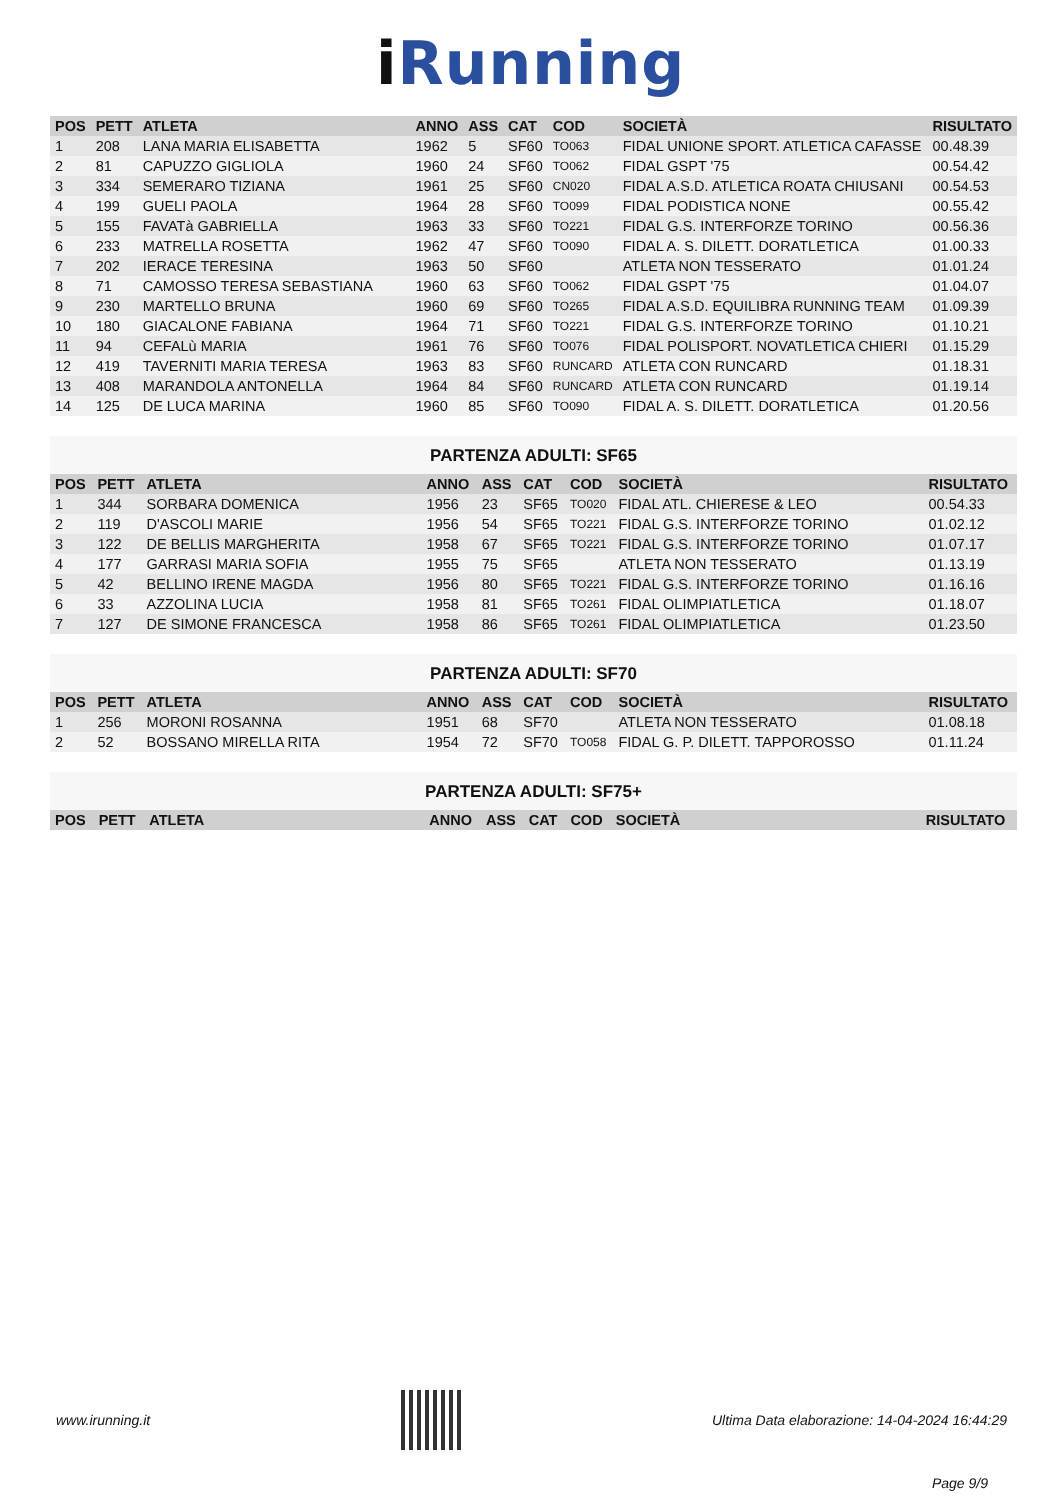iRunning
| POS | PETT | ATLETA | ANNO | ASS | CAT | COD | SOCIETÀ | RISULTATO |
| --- | --- | --- | --- | --- | --- | --- | --- | --- |
| 1 | 208 | LANA MARIA ELISABETTA | 1962 | 5 | SF60 | TO063 | FIDAL UNIONE SPORT. ATLETICA CAFASSE | 00.48.39 |
| 2 | 81 | CAPUZZO GIGLIOLA | 1960 | 24 | SF60 | TO062 | FIDAL GSPT '75 | 00.54.42 |
| 3 | 334 | SEMERARO TIZIANA | 1961 | 25 | SF60 | CN020 | FIDAL A.S.D. ATLETICA ROATA CHIUSANI | 00.54.53 |
| 4 | 199 | GUELI PAOLA | 1964 | 28 | SF60 | TO099 | FIDAL PODISTICA NONE | 00.55.42 |
| 5 | 155 | FAVATà GABRIELLA | 1963 | 33 | SF60 | TO221 | FIDAL G.S. INTERFORZE TORINO | 00.56.36 |
| 6 | 233 | MATRELLA ROSETTA | 1962 | 47 | SF60 | TO090 | FIDAL A. S. DILETT. DORATLETICA | 01.00.33 |
| 7 | 202 | IERACE TERESINA | 1963 | 50 | SF60 | | ATLETA NON TESSERATO | 01.01.24 |
| 8 | 71 | CAMOSSO TERESA SEBASTIANA | 1960 | 63 | SF60 | TO062 | FIDAL GSPT '75 | 01.04.07 |
| 9 | 230 | MARTELLO BRUNA | 1960 | 69 | SF60 | TO265 | FIDAL A.S.D. EQUILIBRA RUNNING TEAM | 01.09.39 |
| 10 | 180 | GIACALONE FABIANA | 1964 | 71 | SF60 | TO221 | FIDAL G.S. INTERFORZE TORINO | 01.10.21 |
| 11 | 94 | CEFALù MARIA | 1961 | 76 | SF60 | TO076 | FIDAL POLISPORT. NOVATLETICA CHIERI | 01.15.29 |
| 12 | 419 | TAVERNITI MARIA TERESA | 1963 | 83 | SF60 | RUNCARD | ATLETA CON RUNCARD | 01.18.31 |
| 13 | 408 | MARANDOLA ANTONELLA | 1964 | 84 | SF60 | RUNCARD | ATLETA CON RUNCARD | 01.19.14 |
| 14 | 125 | DE LUCA MARINA | 1960 | 85 | SF60 | TO090 | FIDAL A. S. DILETT. DORATLETICA | 01.20.56 |
PARTENZA ADULTI: SF65
| POS | PETT | ATLETA | ANNO | ASS | CAT | COD | SOCIETÀ | RISULTATO |
| --- | --- | --- | --- | --- | --- | --- | --- | --- |
| 1 | 344 | SORBARA DOMENICA | 1956 | 23 | SF65 | TO020 | FIDAL ATL. CHIERESE & LEO | 00.54.33 |
| 2 | 119 | D'ASCOLI MARIE | 1956 | 54 | SF65 | TO221 | FIDAL G.S. INTERFORZE TORINO | 01.02.12 |
| 3 | 122 | DE BELLIS MARGHERITA | 1958 | 67 | SF65 | TO221 | FIDAL G.S. INTERFORZE TORINO | 01.07.17 |
| 4 | 177 | GARRASI MARIA SOFIA | 1955 | 75 | SF65 | | ATLETA NON TESSERATO | 01.13.19 |
| 5 | 42 | BELLINO IRENE MAGDA | 1956 | 80 | SF65 | TO221 | FIDAL G.S. INTERFORZE TORINO | 01.16.16 |
| 6 | 33 | AZZOLINA LUCIA | 1958 | 81 | SF65 | TO261 | FIDAL OLIMPIATLETICA | 01.18.07 |
| 7 | 127 | DE SIMONE FRANCESCA | 1958 | 86 | SF65 | TO261 | FIDAL OLIMPIATLETICA | 01.23.50 |
PARTENZA ADULTI: SF70
| POS | PETT | ATLETA | ANNO | ASS | CAT | COD | SOCIETÀ | RISULTATO |
| --- | --- | --- | --- | --- | --- | --- | --- | --- |
| 1 | 256 | MORONI ROSANNA | 1951 | 68 | SF70 | | ATLETA NON TESSERATO | 01.08.18 |
| 2 | 52 | BOSSANO MIRELLA RITA | 1954 | 72 | SF70 | TO058 | FIDAL G. P. DILETT. TAPPOROSSO | 01.11.24 |
PARTENZA ADULTI: SF75+
| POS | PETT | ATLETA | ANNO | ASS | CAT | COD | SOCIETÀ | RISULTATO |
| --- | --- | --- | --- | --- | --- | --- | --- | --- |
www.irunning.it
Ultima Data elaborazione: 14-04-2024 16:44:29
Page 9/9